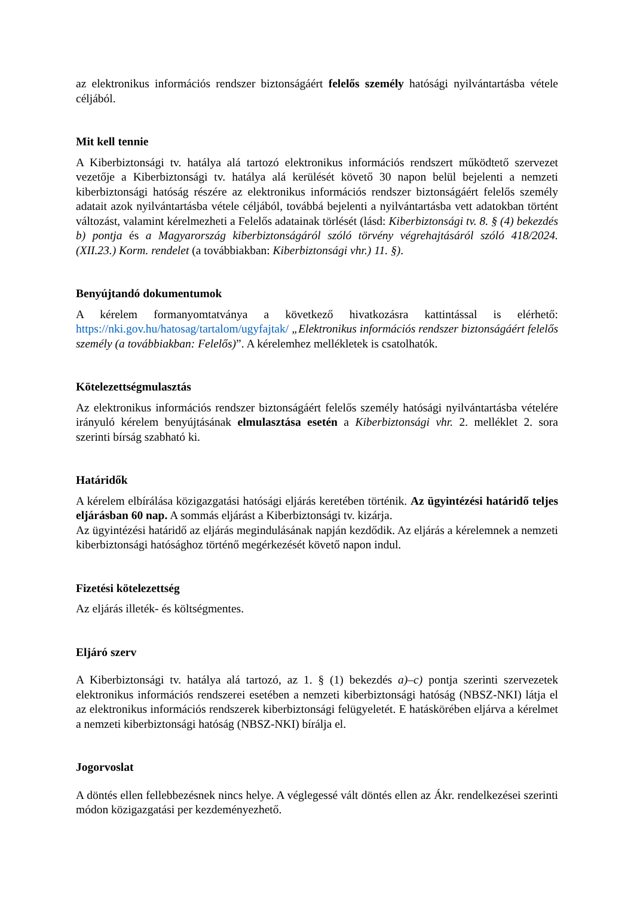az elektronikus információs rendszer biztonságáért felelős személy hatósági nyilvántartásba vétele céljából.
Mit kell tennie
A Kiberbiztonsági tv. hatálya alá tartozó elektronikus információs rendszert működtető szervezet vezetője a Kiberbiztonsági tv. hatálya alá kerülését követő 30 napon belül bejelenti a nemzeti kiberbiztonsági hatóság részére az elektronikus információs rendszer biztonságáért felelős személy adatait azok nyilvántartásba vétele céljából, továbbá bejelenti a nyilvántartásba vett adatokban történt változást, valamint kérelmezheti a Felelős adatainak törlését (lásd: Kiberbiztonsági tv. 8. § (4) bekezdés b) pontja és a Magyarország kiberbiztonságáról szóló törvény végrehajtásáról szóló 418/2024. (XII.23.) Korm. rendelet (a továbbiakban: Kiberbiztonsági vhr.) 11. §).
Benyújtandó dokumentumok
A kérelem formanyomtatványa a következő hivatkozásra kattintással is elérhető: https://nki.gov.hu/hatosag/tartalom/ugyfajtak/ „Elektronikus információs rendszer biztonságáért felelős személy (a továbbiakban: Felelős)”. A kérelemhez mellékletek is csatolhatók.
Kötelezettségmulasztás
Az elektronikus információs rendszer biztonságáért felelős személy hatósági nyilvántartásba vételére irányuló kérelem benyújtásának elmulasztása esetén a Kiberbiztonsági vhr. 2. melléklet 2. sora szerinti bírság szabható ki.
Határidők
A kérelem elbírálása közigazgatási hatósági eljárás keretében történik. Az ügyintézési határidő teljes eljárásban 60 nap. A sommás eljárást a Kiberbiztonsági tv. kizárja.
Az ügyintézési határidő az eljárás megindulásának napján kezdődik. Az eljárás a kérelemnek a nemzeti kiberbiztonsági hatósághoz történő megérkezését követő napon indul.
Fizetési kötelezettség
Az eljárás illeték- és költségmentes.
Eljáró szerv
A Kiberbiztonsági tv. hatálya alá tartozó, az 1. § (1) bekezdés a)–c) pontja szerinti szervezetek elektronikus információs rendszerei esetében a nemzeti kiberbiztonsági hatóság (NBSZ-NKI) látja el az elektronikus információs rendszerek kiberbiztonsági felügyeletét. E hatáskörében eljárva a kérelmet a nemzeti kiberbiztonsági hatóság (NBSZ-NKI) bírálja el.
Jogorvoslat
A döntés ellen fellebbezésnek nincs helye. A véglegessé vált döntés ellen az Ákr. rendelkezései szerinti módon közigazgatási per kezdeményezhető.